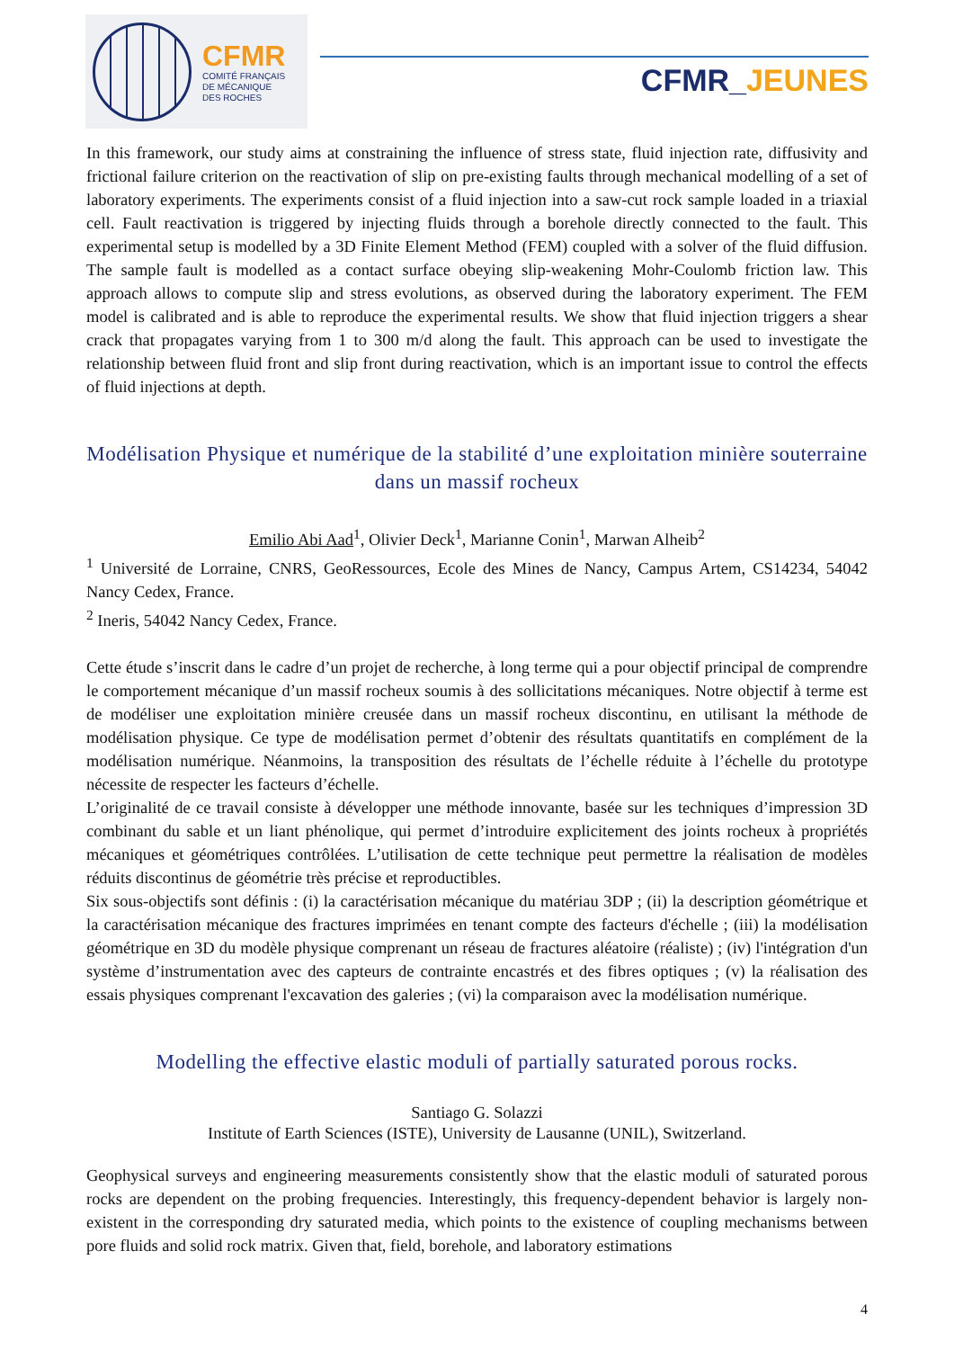CFMR
COMITÉ FRANÇAIS
DE MÉCANIQUE
DES ROCHES
CFMR_JEUNES
In this framework, our study aims at constraining the influence of stress state, fluid injection rate, diffusivity and frictional failure criterion on the reactivation of slip on pre-existing faults through mechanical modelling of a set of laboratory experiments. The experiments consist of a fluid injection into a saw-cut rock sample loaded in a triaxial cell. Fault reactivation is triggered by injecting fluids through a borehole directly connected to the fault. This experimental setup is modelled by a 3D Finite Element Method (FEM) coupled with a solver of the fluid diffusion. The sample fault is modelled as a contact surface obeying slip-weakening Mohr-Coulomb friction law. This approach allows to compute slip and stress evolutions, as observed during the laboratory experiment. The FEM model is calibrated and is able to reproduce the experimental results. We show that fluid injection triggers a shear crack that propagates varying from 1 to 300 m/d along the fault. This approach can be used to investigate the relationship between fluid front and slip front during reactivation, which is an important issue to control the effects of fluid injections at depth.
Modélisation Physique et numérique de la stabilité d’une exploitation minière souterraine dans un massif rocheux
Emilio Abi Aad<sup>1</sup>, Olivier Deck<sup>1</sup>, Marianne Conin<sup>1</sup>, Marwan Alheib<sup>2</sup>
<sup>1</sup> Université de Lorraine, CNRS, GeoRessources, Ecole des Mines de Nancy, Campus Artem, CS14234, 54042 Nancy Cedex, France.
<sup>2</sup> Ineris, 54042 Nancy Cedex, France.
Cette étude s’inscrit dans le cadre d’un projet de recherche, à long terme qui a pour objectif principal de comprendre le comportement mécanique d’un massif rocheux soumis à des sollicitations mécaniques. Notre objectif à terme est de modéliser une exploitation minière creusée dans un massif rocheux discontinu, en utilisant la méthode de modélisation physique. Ce type de modélisation permet d’obtenir des résultats quantitatifs en complément de la modélisation numérique. Néanmoins, la transposition des résultats de l’échelle réduite à l’échelle du prototype nécessite de respecter les facteurs d’échelle.
L’originalité de ce travail consiste à développer une méthode innovante, basée sur les techniques d’impression 3D combinant du sable et un liant phénolique, qui permet d’introduire explicitement des joints rocheux à propriétés mécaniques et géométriques contrôlées. L’utilisation de cette technique peut permettre la réalisation de modèles réduits discontinus de géométrie très précise et reproductibles.
Six sous-objectifs sont définis : (i) la caractérisation mécanique du matériau 3DP ; (ii) la description géométrique et la caractérisation mécanique des fractures imprimées en tenant compte des facteurs d'échelle ; (iii) la modélisation géométrique en 3D du modèle physique comprenant un réseau de fractures aléatoire (réaliste) ; (iv) l'intégration d'un système d’instrumentation avec des capteurs de contrainte encastrés et des fibres optiques ; (v) la réalisation des essais physiques comprenant l'excavation des galeries ; (vi) la comparaison avec la modélisation numérique.
Modelling the effective elastic moduli of partially saturated porous rocks.
Santiago G. Solazzi
Institute of Earth Sciences (ISTE), University de Lausanne (UNIL), Switzerland.
Geophysical surveys and engineering measurements consistently show that the elastic moduli of saturated porous rocks are dependent on the probing frequencies. Interestingly, this frequency-dependent behavior is largely non-existent in the corresponding dry saturated media, which points to the existence of coupling mechanisms between pore fluids and solid rock matrix. Given that, field, borehole, and laboratory estimations
4